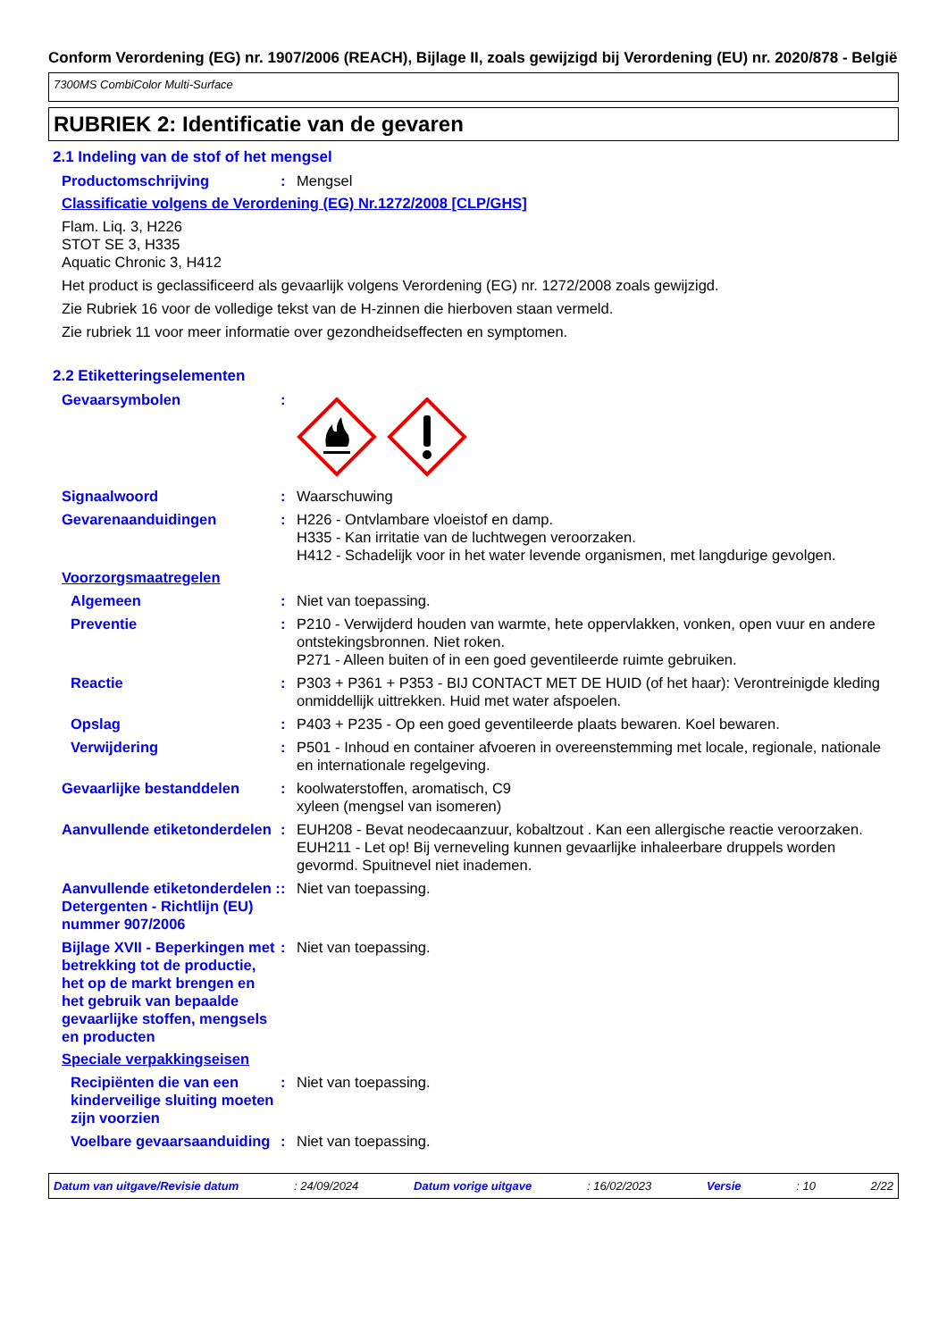Conform Verordening (EG) nr. 1907/2006 (REACH), Bijlage II, zoals gewijzigd bij Verordening (EU) nr. 2020/878 - België
7300MS CombiColor Multi-Surface
RUBRIEK 2: Identificatie van de gevaren
2.1 Indeling van de stof of het mengsel
Productomschrijving : Mengsel
Classificatie volgens de Verordening (EG) Nr.1272/2008 [CLP/GHS]
Flam. Liq. 3, H226
STOT SE 3, H335
Aquatic Chronic 3, H412
Het product is geclassificeerd als gevaarlijk volgens Verordening (EG) nr. 1272/2008 zoals gewijzigd.
Zie Rubriek 16 voor de volledige tekst van de H-zinnen die hierboven staan vermeld.
Zie rubriek 11 voor meer informatie over gezondheidseffecten en symptomen.
2.2 Etiketteringselementen
Gevaarsymbolen :
Signaalwoord : Waarschuwing
Gevarenaanduidingen : H226 - Ontvlambare vloeistof en damp.
H335 - Kan irritatie van de luchtwegen veroorzaken.
H412 - Schadelijk voor in het water levende organismen, met langdurige gevolgen.
Voorzorgsmaatregelen
Algemeen : Niet van toepassing.
Preventie : P210 - Verwijderd houden van warmte, hete oppervlakken, vonken, open vuur en andere ontstekingsbronnen. Niet roken.
P271 - Alleen buiten of in een goed geventileerde ruimte gebruiken.
Reactie : P303 + P361 + P353 - BIJ CONTACT MET DE HUID (of het haar): Verontreinigde kleding onmiddellijk uittrekken. Huid met water afspoelen.
Opslag : P403 + P235 - Op een goed geventileerde plaats bewaren. Koel bewaren.
Verwijdering : P501 - Inhoud en container afvoeren in overeenstemming met locale, regionale, nationale en internationale regelgeving.
Gevaarlijke bestanddelen : koolwaterstoffen, aromatisch, C9
xyleen (mengsel van isomeren)
Aanvullende etiketonderdelen
: EUH208 - Bevat neodecaanzuur, kobaltzout . Kan een allergische reactie veroorzaken.
EUH211 - Let op! Bij verneveling kunnen gevaarlijke inhaleerbare druppels worden gevormd. Spuitnevel niet inademen.
Aanvullende etiketonderdelen : Detergenten - Richtlijn (EU) nummer 907/2006
: Niet van toepassing.
Bijlage XVII - Beperkingen met betrekking tot de productie, het op de markt brengen en het gebruik van bepaalde gevaarlijke stoffen, mengsels en producten
: Niet van toepassing.
Speciale verpakkingseisen
Recipiënten die van een kinderveilige sluiting moeten zijn voorzien
: Niet van toepassing.
Voelbare gevaarsaanduiding
: Niet van toepassing.
Datum van uitgave/Revisie datum: 24/09/2024 Datum vorige uitgave: 16/02/2023 Versie: 10 2/22